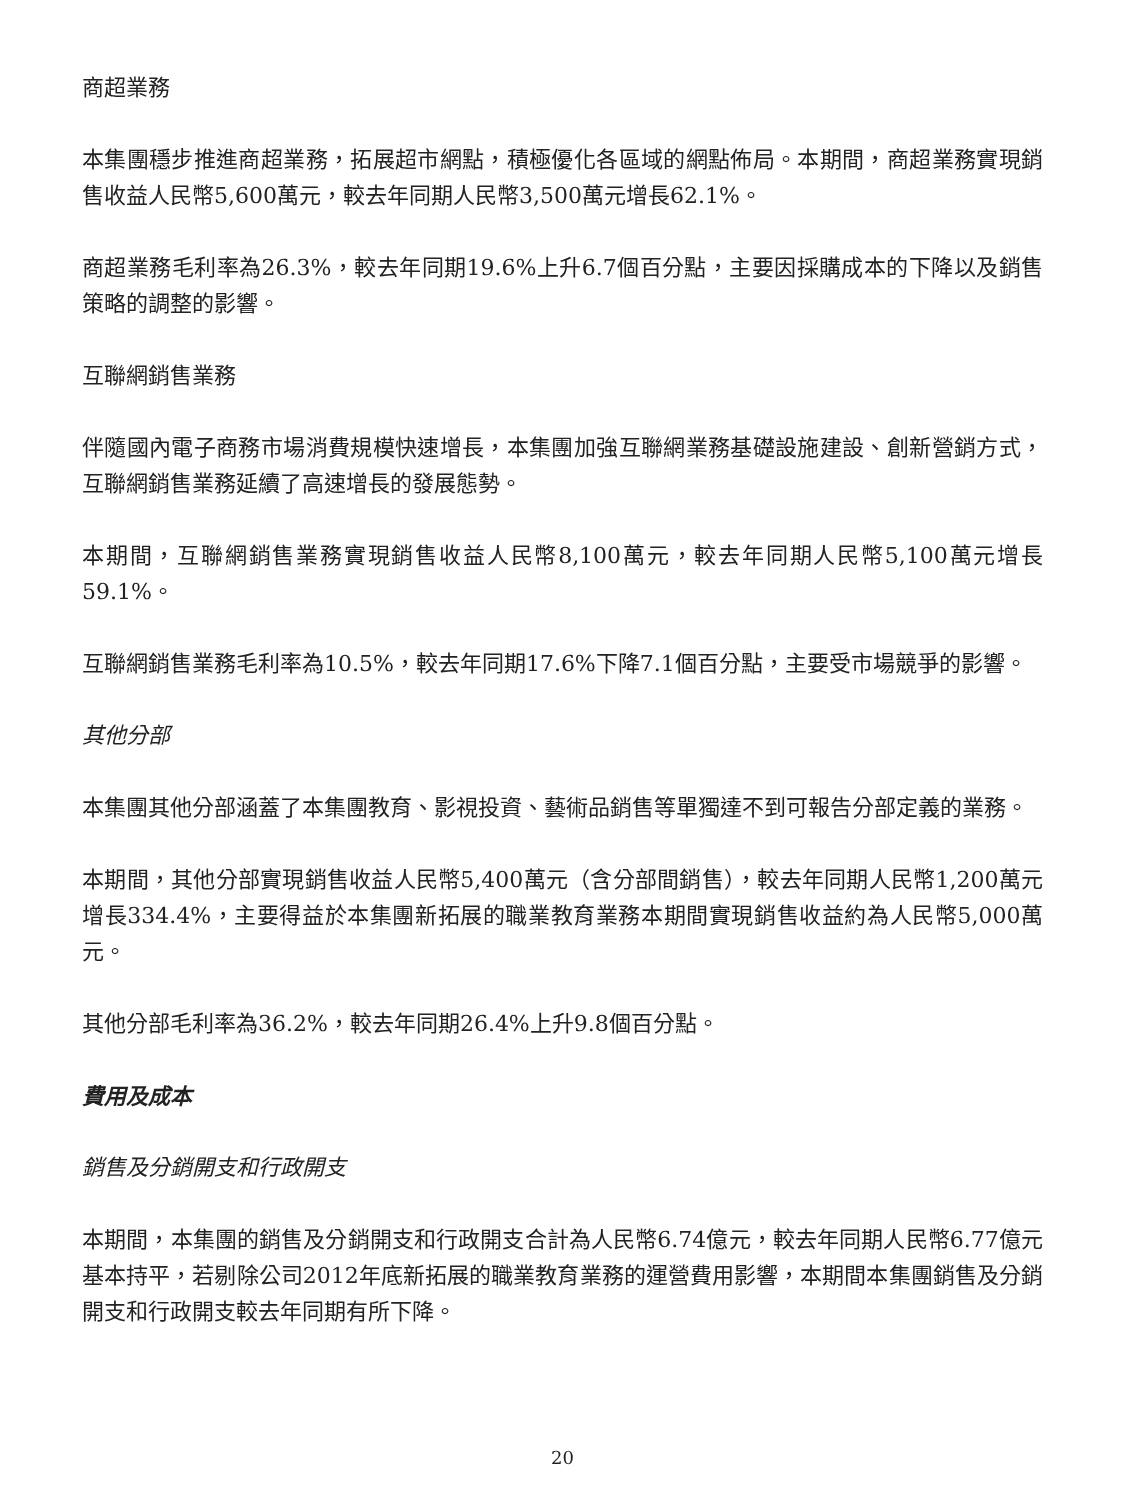商超業務
本集團穩步推進商超業務，拓展超市網點，積極優化各區域的網點佈局。本期間，商超業務實現銷售收益人民幣5,600萬元，較去年同期人民幣3,500萬元增長62.1%。
商超業務毛利率為26.3%，較去年同期19.6%上升6.7個百分點，主要因採購成本的下降以及銷售策略的調整的影響。
互聯網銷售業務
伴隨國內電子商務市場消費規模快速增長，本集團加強互聯網業務基礎設施建設、創新營銷方式，互聯網銷售業務延續了高速增長的發展態勢。
本期間，互聯網銷售業務實現銷售收益人民幣8,100萬元，較去年同期人民幣5,100萬元增長59.1%。
互聯網銷售業務毛利率為10.5%，較去年同期17.6%下降7.1個百分點，主要受市場競爭的影響。
其他分部
本集團其他分部涵蓋了本集團教育、影視投資、藝術品銷售等單獨達不到可報告分部定義的業務。
本期間，其他分部實現銷售收益人民幣5,400萬元（含分部間銷售），較去年同期人民幣1,200萬元增長334.4%，主要得益於本集團新拓展的職業教育業務本期間實現銷售收益約為人民幣5,000萬元。
其他分部毛利率為36.2%，較去年同期26.4%上升9.8個百分點。
費用及成本
銷售及分銷開支和行政開支
本期間，本集團的銷售及分銷開支和行政開支合計為人民幣6.74億元，較去年同期人民幣6.77億元基本持平，若剔除公司2012年底新拓展的職業教育業務的運營費用影響，本期間本集團銷售及分銷開支和行政開支較去年同期有所下降。
20